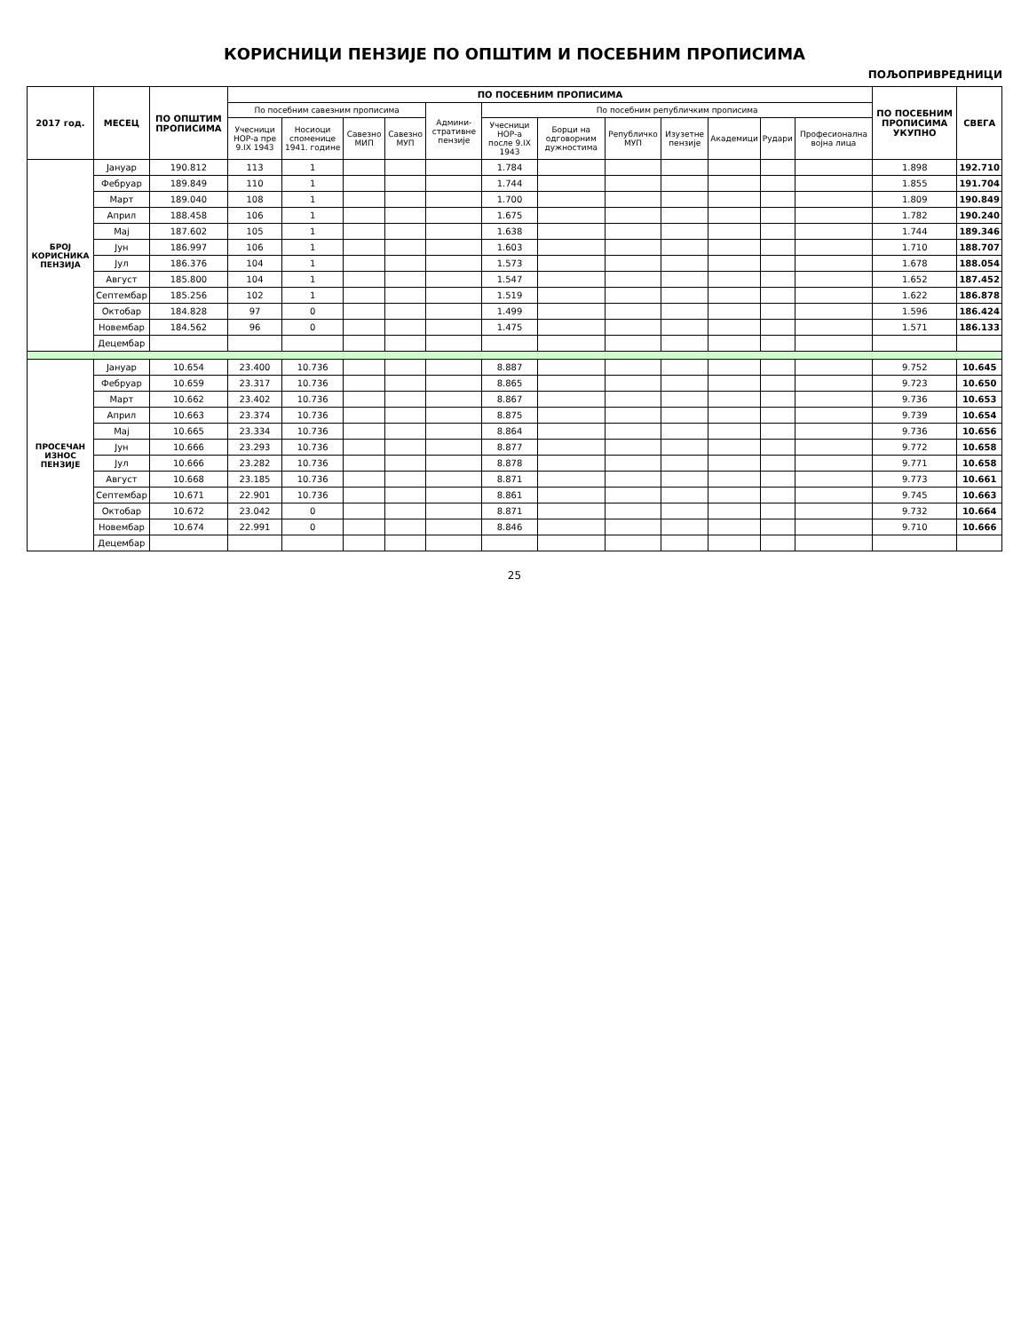КОРИСНИЦИ ПЕНЗИЈЕ ПО ОПШТИМ И ПОСЕБНИМ ПРОПИСИМА
ПОЉОПРИВРЕДНИЦИ
| 2017 год. | МЕСЕЦ | ПО ОПШТИМ ПРОПИСИМА | ПО ПОСЕБНИМ ПРОПИСИМА | | | | | | | | | | | | ПО ПОСЕБНИМ ПРОПИСИМА УКУПНО | СВЕГА |
| --- | --- | --- | --- | --- | --- | --- | --- | --- | --- | --- | --- | --- | --- | --- | --- | --- |
| | | | По посебним савезним прописима | | | | Админи-стративне пензије | По посебним републичким прописима | | | | | | | | |
| | | | Учесници НОР-а пре 9.IX 1943 | Носиоци споменице 1941. године | Савезно МИП | Савезно МУП | | Учесници НОР-а после 9.IX 1943 | Борци на одговорним дужностима | Републичко МУП | Изузетне пензије | Академици | Рудари | Професионална војна лица | | |
| БРОЈ КОРИСНИКА ПЕНЗИЈА | Јануар | 190.812 | 113 | 1 | | | | 1.784 | | | | | | | 1.898 | 192.710 |
| | Фебруар | 189.849 | 110 | 1 | | | | 1.744 | | | | | | | 1.855 | 191.704 |
| | Март | 189.040 | 108 | 1 | | | | 1.700 | | | | | | | 1.809 | 190.849 |
| | Април | 188.458 | 106 | 1 | | | | 1.675 | | | | | | | 1.782 | 190.240 |
| | Мај | 187.602 | 105 | 1 | | | | 1.638 | | | | | | | 1.744 | 189.346 |
| | Јун | 186.997 | 106 | 1 | | | | 1.603 | | | | | | | 1.710 | 188.707 |
| | Јул | 186.376 | 104 | 1 | | | | 1.573 | | | | | | | 1.678 | 188.054 |
| | Август | 185.800 | 104 | 1 | | | | 1.547 | | | | | | | 1.652 | 187.452 |
| | Септембар | 185.256 | 102 | 1 | | | | 1.519 | | | | | | | 1.622 | 186.878 |
| | Октобар | 184.828 | 97 | 0 | | | | 1.499 | | | | | | | 1.596 | 186.424 |
| | Новембар | 184.562 | 96 | 0 | | | | 1.475 | | | | | | | 1.571 | 186.133 |
| | Децембар | | | | | | | | | | | | | | | |
| ПРОСЕЧАН ИЗНОС ПЕНЗИЈЕ | Јануар | 10.654 | 23.400 | 10.736 | | | | 8.887 | | | | | | | 9.752 | 10.645 |
| | Фебруар | 10.659 | 23.317 | 10.736 | | | | 8.865 | | | | | | | 9.723 | 10.650 |
| | Март | 10.662 | 23.402 | 10.736 | | | | 8.867 | | | | | | | 9.736 | 10.653 |
| | Април | 10.663 | 23.374 | 10.736 | | | | 8.875 | | | | | | | 9.739 | 10.654 |
| | Мај | 10.665 | 23.334 | 10.736 | | | | 8.864 | | | | | | | 9.736 | 10.656 |
| | Јун | 10.666 | 23.293 | 10.736 | | | | 8.877 | | | | | | | 9.772 | 10.658 |
| | Јул | 10.666 | 23.282 | 10.736 | | | | 8.878 | | | | | | | 9.771 | 10.658 |
| | Август | 10.668 | 23.185 | 10.736 | | | | 8.871 | | | | | | | 9.773 | 10.661 |
| | Септембар | 10.671 | 22.901 | 10.736 | | | | 8.861 | | | | | | | 9.745 | 10.663 |
| | Октобар | 10.672 | 23.042 | 0 | | | | 8.871 | | | | | | | 9.732 | 10.664 |
| | Новембар | 10.674 | 22.991 | 0 | | | | 8.846 | | | | | | | 9.710 | 10.666 |
| | Децембар | | | | | | | | | | | | | | | |
25